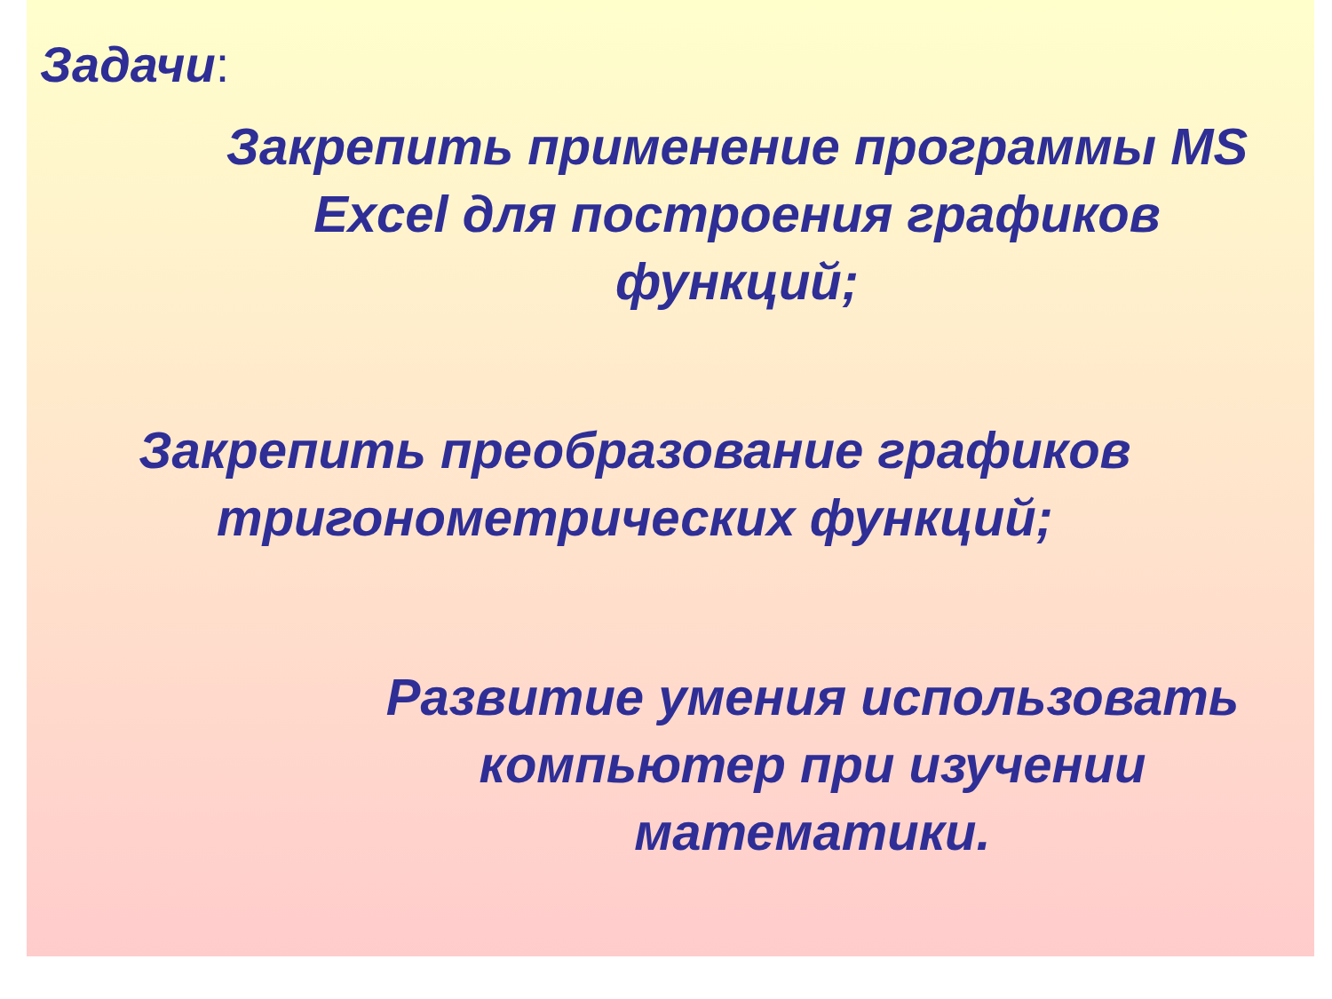Задачи:
Закрепить применение программы MS Excel для построения графиков функций;
Закрепить преобразование графиков тригонометрических функций;
Развитие умения использовать компьютер при изучении математики.